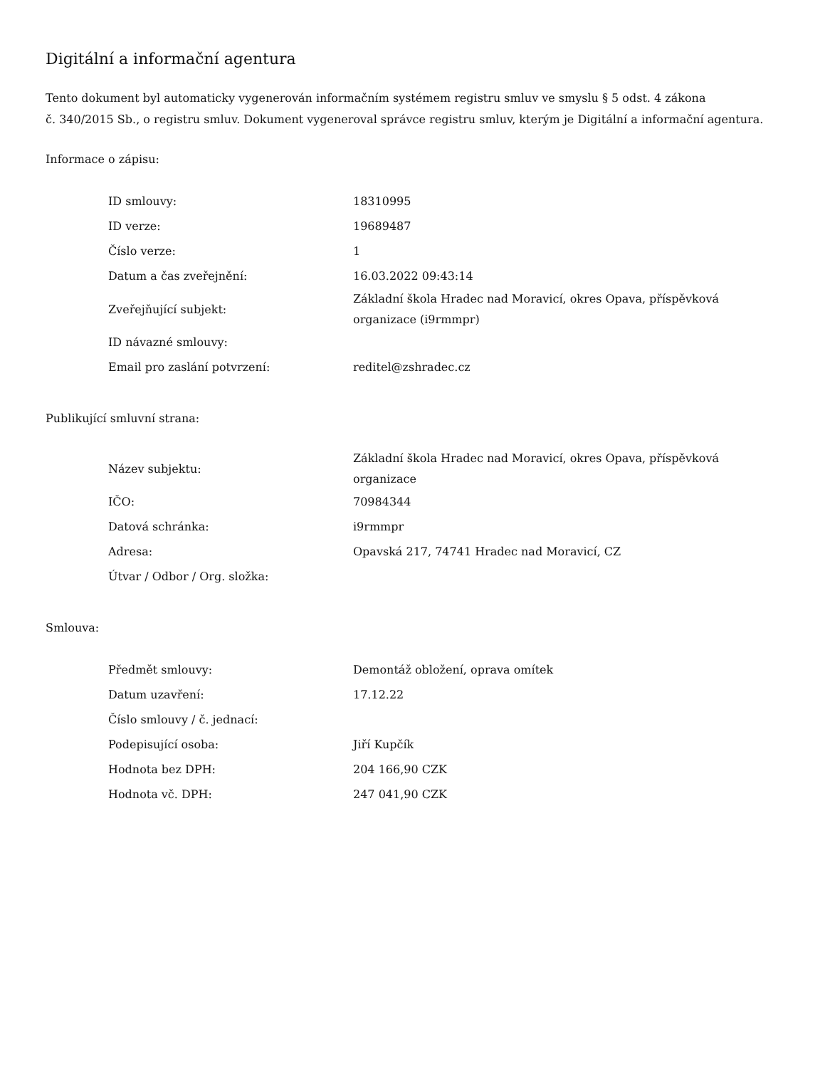Digitální a informační agentura
Tento dokument byl automaticky vygenerován informačním systémem registru smluv ve smyslu § 5 odst. 4 zákona
č. 340/2015 Sb., o registru smluv. Dokument vygeneroval správce registru smluv, kterým je Digitální a informační agentura.
Informace o zápisu:
| ID smlouvy: | 18310995 |
| ID verze: | 19689487 |
| Číslo verze: | 1 |
| Datum a čas zveřejnění: | 16.03.2022 09:43:14 |
| Zveřejňující subjekt: | Základní škola Hradec nad Moravicí, okres Opava, příspěvková organizace (i9rmmpr) |
| ID návazné smlouvy: | |
| Email pro zaslání potvrzení: | reditel@zshradec.cz |
Publikující smluvní strana:
| Název subjektu: | Základní škola Hradec nad Moravicí, okres Opava, příspěvková organizace |
| IČO: | 70984344 |
| Datová schránka: | i9rmmpr |
| Adresa: | Opavská 217, 74741 Hradec nad Moravicí, CZ |
| Útvar / Odbor / Org. složka: | |
Smlouva:
| Předmět smlouvy: | Demontáž obložení, oprava omítek |
| Datum uzavření: | 17.12.22 |
| Číslo smlouvy / č. jednací: | |
| Podepisující osoba: | Jiří Kupčík |
| Hodnota bez DPH: | 204 166,90 CZK |
| Hodnota vč. DPH: | 247 041,90 CZK |